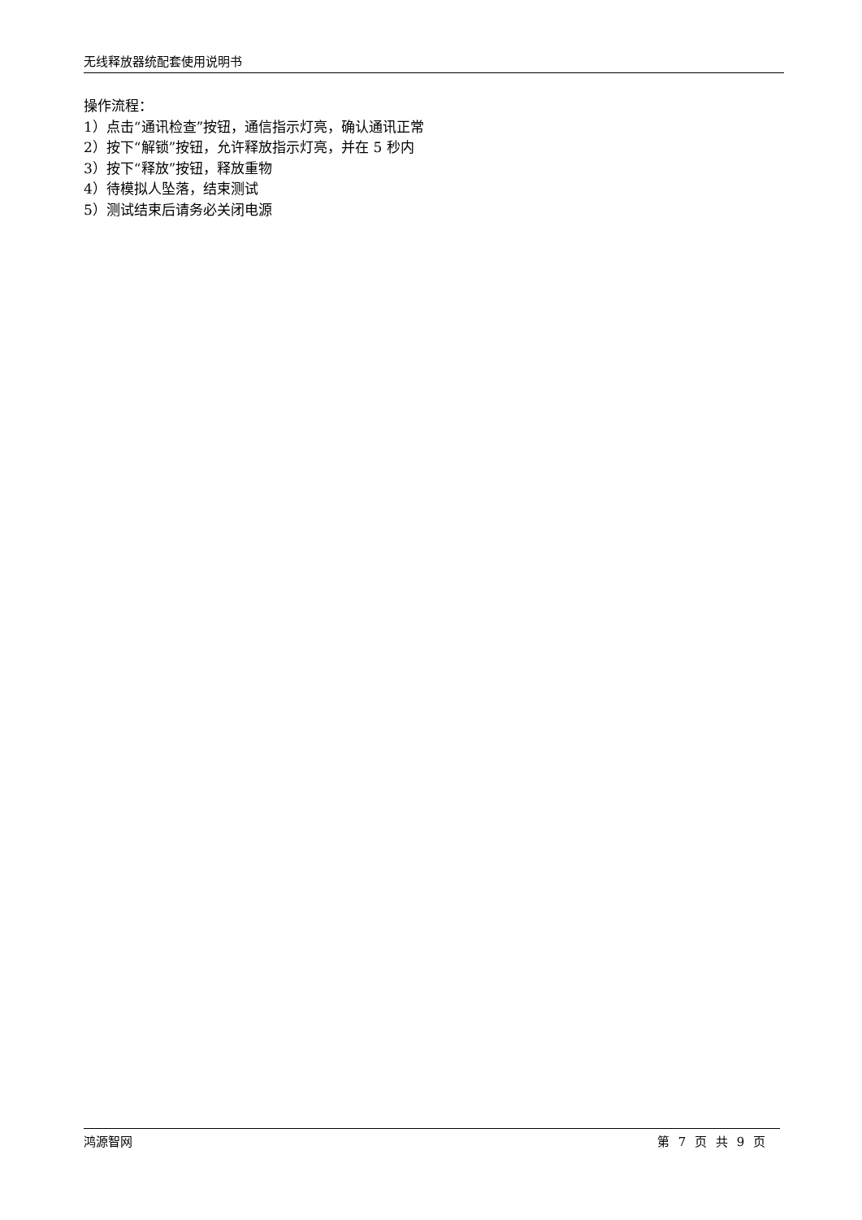无线释放器统配套使用说明书
操作流程：
1）点击“通讯检查”按钮，通信指示灯亮，确认通讯正常
2）按下“解锁”按钮，允许释放指示灯亮，并在 5 秒内
3）按下“释放”按钮，释放重物
4）待模拟人坠落，结束测试
5）测试结束后请务必关闭电源
鸿源智网 第 7 页 共 9 页